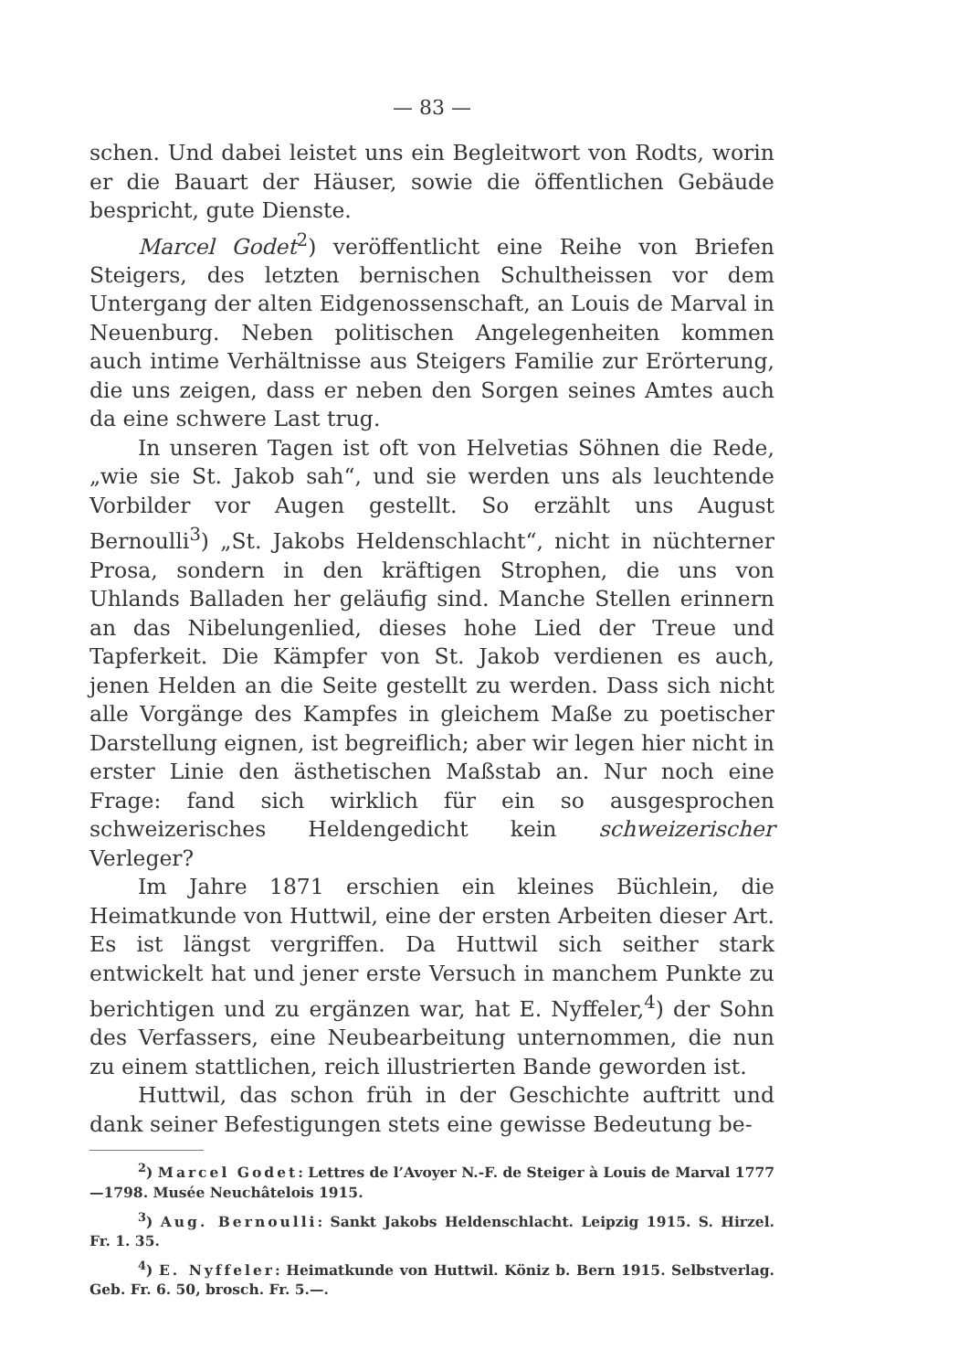— 83 —
schen. Und dabei leistet uns ein Begleitwort von Rodts, worin er die Bauart der Häuser, sowie die öffentlichen Gebäude bespricht, gute Dienste.
Marcel Godet<sup>2</sup>) veröffentlicht eine Reihe von Briefen Steigers, des letzten bernischen Schultheissen vor dem Untergang der alten Eidgenossenschaft, an Louis de Marval in Neuenburg. Neben politischen Angelegenheiten kommen auch intime Verhältnisse aus Steigers Familie zur Erörterung, die uns zeigen, dass er neben den Sorgen seines Amtes auch da eine schwere Last trug.
In unseren Tagen ist oft von Helvetias Söhnen die Rede, „wie sie St. Jakob sah“, und sie werden uns als leuchtende Vorbilder vor Augen gestellt. So erzählt uns August Bernoulli<sup>3</sup>) „St. Jakobs Heldenschlacht“, nicht in nüchterner Prosa, sondern in den kräftigen Strophen, die uns von Uhlands Balladen her geläufig sind. Manche Stellen erinnern an das Nibelungenlied, dieses hohe Lied der Treue und Tapferkeit. Die Kämpfer von St. Jakob verdienen es auch, jenen Helden an die Seite gestellt zu werden. Dass sich nicht alle Vorgänge des Kampfes in gleichem Maße zu poetischer Darstellung eignen, ist begreiflich; aber wir legen hier nicht in erster Linie den ästhetischen Maßstab an. Nur noch eine Frage: fand sich wirklich für ein so ausgesprochen schweizerisches Heldengedicht kein schweizerischer Verleger?
Im Jahre 1871 erschien ein kleines Büchlein, die Heimatkunde von Huttwil, eine der ersten Arbeiten dieser Art. Es ist längst vergriffen. Da Huttwil sich seither stark entwickelt hat und jener erste Versuch in manchem Punkte zu berichtigen und zu ergänzen war, hat E. Nyffeler,<sup>4</sup>) der Sohn des Verfassers, eine Neubearbeitung unternommen, die nun zu einem stattlichen, reich illustrierten Bande geworden ist.
Huttwil, das schon früh in der Geschichte auftritt und dank seiner Befestigungen stets eine gewisse Bedeutung be-
<sup>2</sup>) Marcel Godet: Lettres de l’Avoyer N.-F. de Steiger à Louis de Marval 1777—1798. Musée Neuchâtelois 1915.
<sup>3</sup>) Aug. Bernoulli: Sankt Jakobs Heldenschlacht. Leipzig 1915. S. Hirzel. Fr. 1. 35.
<sup>4</sup>) E. Nyffeler: Heimatkunde von Huttwil. Köniz b. Bern 1915. Selbstverlag. Geb. Fr. 6. 50, brosch. Fr. 5.—.